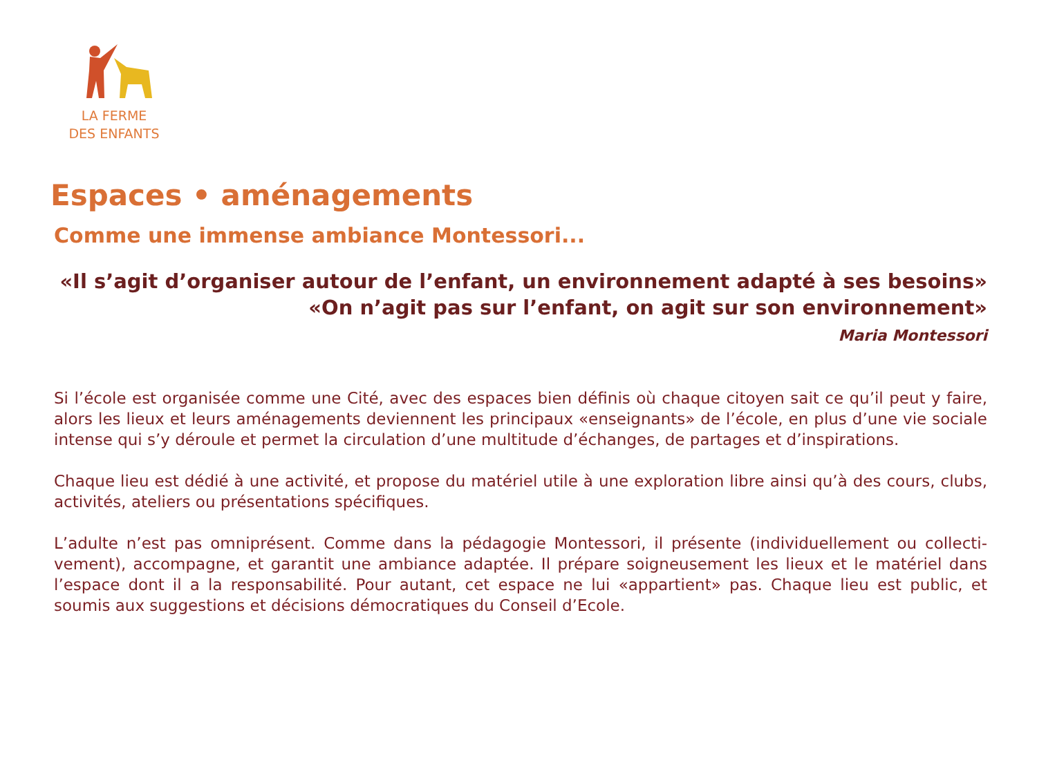LA FERME
DES ENFANTS
Espaces • aménagements
Comme une immense ambiance Montessori...
«Il s’agit d’organiser autour de l’enfant, un environnement adapté à ses besoins»
«On n’agit pas sur l’enfant, on agit sur son environnement»
Maria Montessori
Si l’école est organisée comme une Cité, avec des espaces bien définis où chaque citoyen sait ce qu’il peut y faire, alors les lieux et leurs aménagements deviennent les principaux «enseignants» de l’école, en plus d’une vie sociale intense qui s’y déroule et permet la circulation d’une multitude d’échanges, de partages et d’inspirations.
Chaque lieu est dédié à une activité, et propose du matériel utile à une exploration libre ainsi qu’à des cours, clubs, activités, ateliers ou présentations spécifiques.
L’adulte n’est pas omniprésent. Comme dans la pédagogie Montessori, il présente (individuellement ou collecti-vement), accompagne, et garantit une ambiance adaptée. Il prépare soigneusement les lieux et le matériel dans l’espace dont il a la responsabilité. Pour autant, cet espace ne lui «appartient» pas. Chaque lieu est public, et soumis aux suggestions et décisions démocratiques du Conseil d’Ecole.